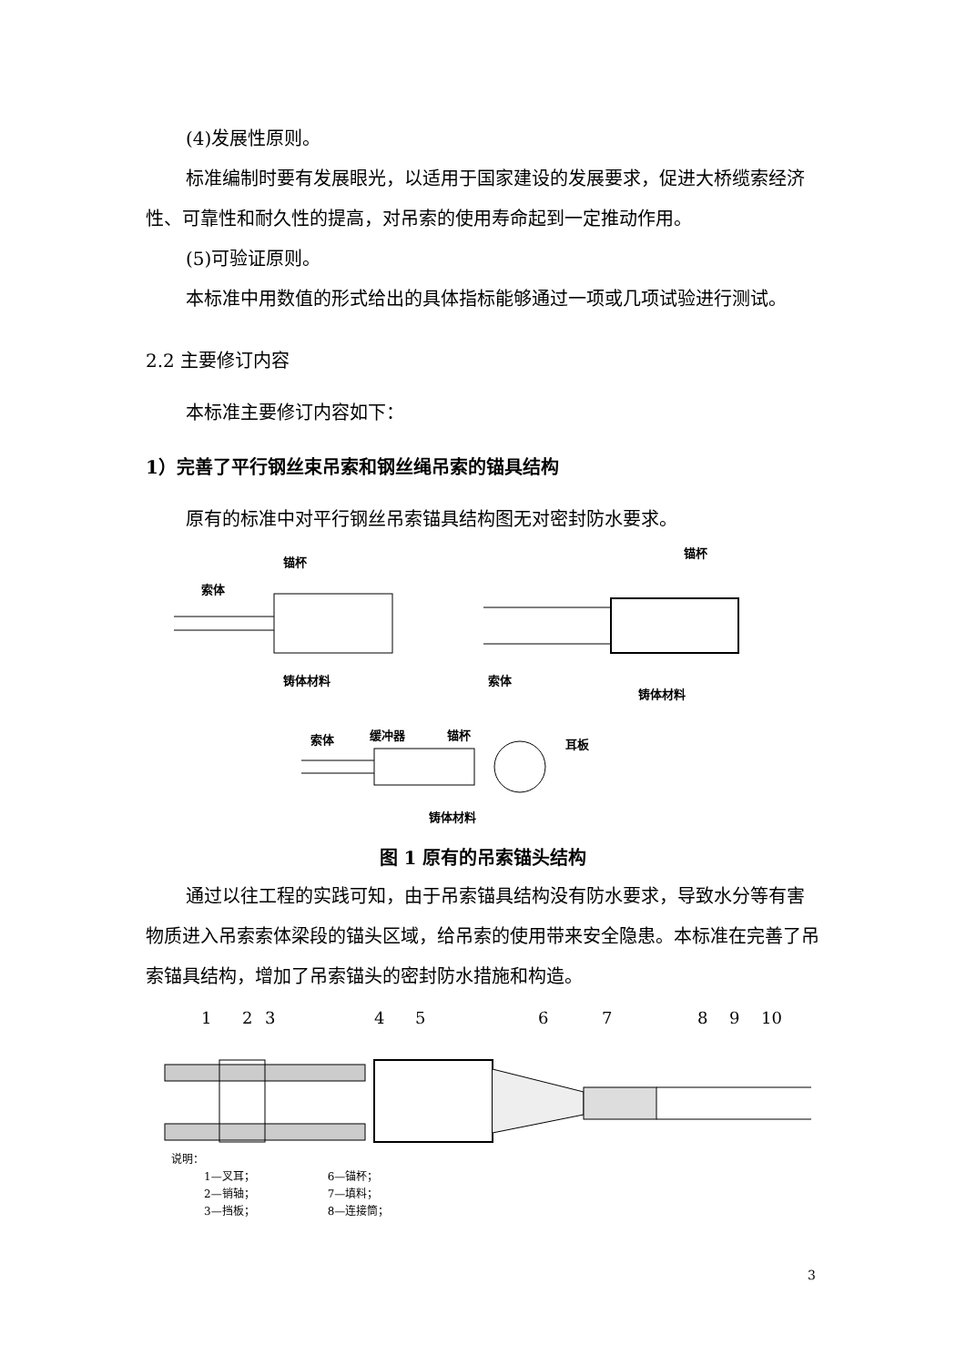(4)发展性原则。
标准编制时要有发展眼光，以适用于国家建设的发展要求，促进大桥缆索经济性、可靠性和耐久性的提高，对吊索的使用寿命起到一定推动作用。
(5)可验证原则。
本标准中用数值的形式给出的具体指标能够通过一项或几项试验进行测试。
2.2 主要修订内容
本标准主要修订内容如下：
1）完善了平行钢丝束吊索和钢丝绳吊索的锚具结构
原有的标准中对平行钢丝吊索锚具结构图无对密封防水要求。
锚杯
索体
铸体材料
锚杯
索体
铸体材料
索体
缓冲器
锚杯
耳板
铸体材料
图 1 原有的吊索锚头结构
通过以往工程的实践可知，由于吊索锚具结构没有防水要求，导致水分等有害物质进入吊索索体梁段的锚头区域，给吊索的使用带来安全隐患。本标准在完善了吊索锚具结构，增加了吊索锚头的密封防水措施和构造。
1
2
3
4
5
6
7
8
9
10
说明：
| 1—叉耳； | 6—锚杯； |
| 2—销轴； | 7—填料； |
| 3—挡板； | 8—连接筒； |
3